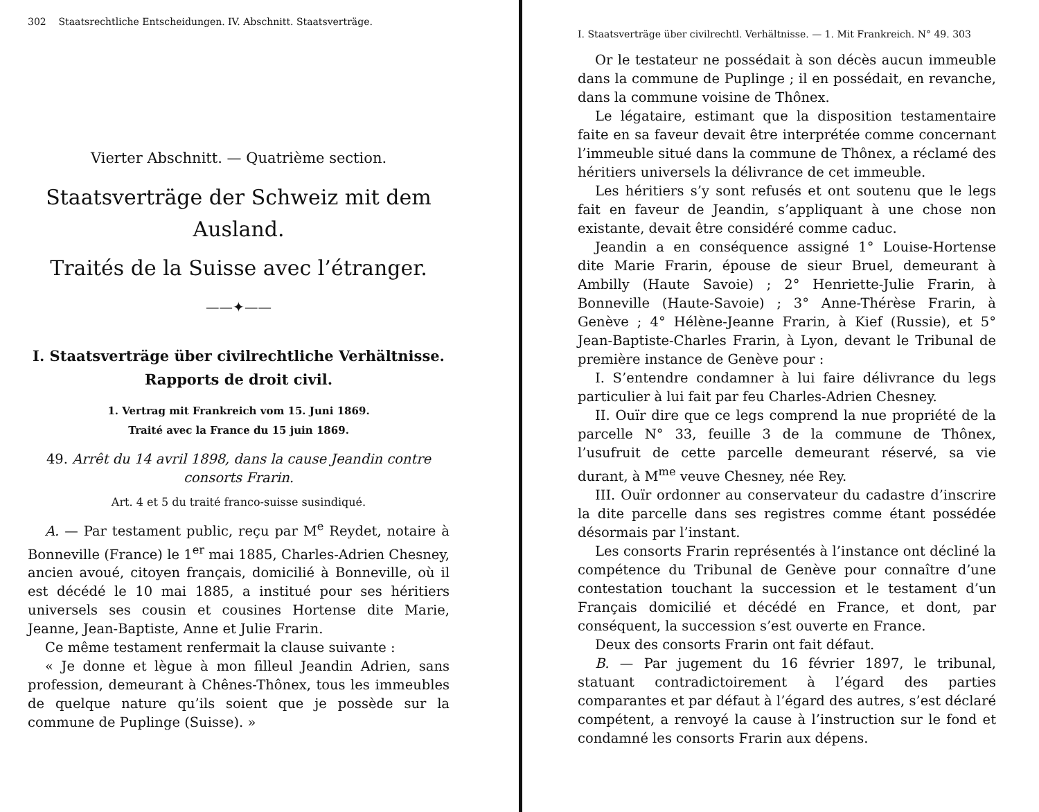302 Staatsrechtliche Entscheidungen. IV. Abschnitt. Staatsverträge.
Vierter Abschnitt. — Quatrième section.
Staatsverträge der Schweiz mit dem Ausland.
Traités de la Suisse avec l’étranger.
——✦——
I. Staatsverträge über civilrechtliche Verhältnisse.
Rapports de droit civil.
1. Vertrag mit Frankreich vom 15. Juni 1869.
Traité avec la France du 15 juin 1869.
49. Arrêt du 14 avril 1898, dans la cause Jeandin contre consorts Frarin.
Art. 4 et 5 du traité franco-suisse susindiqué.
A. — Par testament public, reçu par M<sup>e</sup> Reydet, notaire à Bonneville (France) le 1<sup>er</sup> mai 1885, Charles-Adrien Chesney, ancien avoué, citoyen français, domicilié à Bonneville, où il est décédé le 10 mai 1885, a institué pour ses héritiers universels ses cousin et cousines Hortense dite Marie, Jeanne, Jean-Baptiste, Anne et Julie Frarin.
Ce même testament renfermait la clause suivante :
« Je donne et lègue à mon filleul Jeandin Adrien, sans profession, demeurant à Chênes-Thônex, tous les immeubles de quelque nature qu’ils soient que je possède sur la commune de Puplinge (Suisse). »
I. Staatsverträge über civilrechtl. Verhältnisse. — 1. Mit Frankreich. N° 49. 303
Or le testateur ne possédait à son décès aucun immeuble dans la commune de Puplinge ; il en possédait, en revanche, dans la commune voisine de Thônex.
Le légataire, estimant que la disposition testamentaire faite en sa faveur devait être interprétée comme concernant l’immeuble situé dans la commune de Thônex, a réclamé des héritiers universels la délivrance de cet immeuble.
Les héritiers s’y sont refusés et ont soutenu que le legs fait en faveur de Jeandin, s’appliquant à une chose non existante, devait être considéré comme caduc.
Jeandin a en conséquence assigné 1° Louise-Hortense dite Marie Frarin, épouse de sieur Bruel, demeurant à Ambilly (Haute Savoie) ; 2° Henriette-Julie Frarin, à Bonneville (Haute-Savoie) ; 3° Anne-Thérèse Frarin, à Genève ; 4° Hélène-Jeanne Frarin, à Kief (Russie), et 5° Jean-Baptiste-Charles Frarin, à Lyon, devant le Tribunal de première instance de Genève pour :
I. S’entendre condamner à lui faire délivrance du legs particulier à lui fait par feu Charles-Adrien Chesney.
II. Ouïr dire que ce legs comprend la nue propriété de la parcelle N° 33, feuille 3 de la commune de Thônex, l’usufruit de cette parcelle demeurant réservé, sa vie durant, à M<sup>me</sup> veuve Chesney, née Rey.
III. Ouïr ordonner au conservateur du cadastre d’inscrire la dite parcelle dans ses registres comme étant possédée désormais par l’instant.
Les consorts Frarin représentés à l’instance ont décliné la compétence du Tribunal de Genève pour connaître d’une contestation touchant la succession et le testament d’un Français domicilié et décédé en France, et dont, par conséquent, la succession s’est ouverte en France.
Deux des consorts Frarin ont fait défaut.
B. — Par jugement du 16 février 1897, le tribunal, statuant contradictoirement à l’égard des parties comparantes et par défaut à l’égard des autres, s’est déclaré compétent, a renvoyé la cause à l’instruction sur le fond et condamné les consorts Frarin aux dépens.